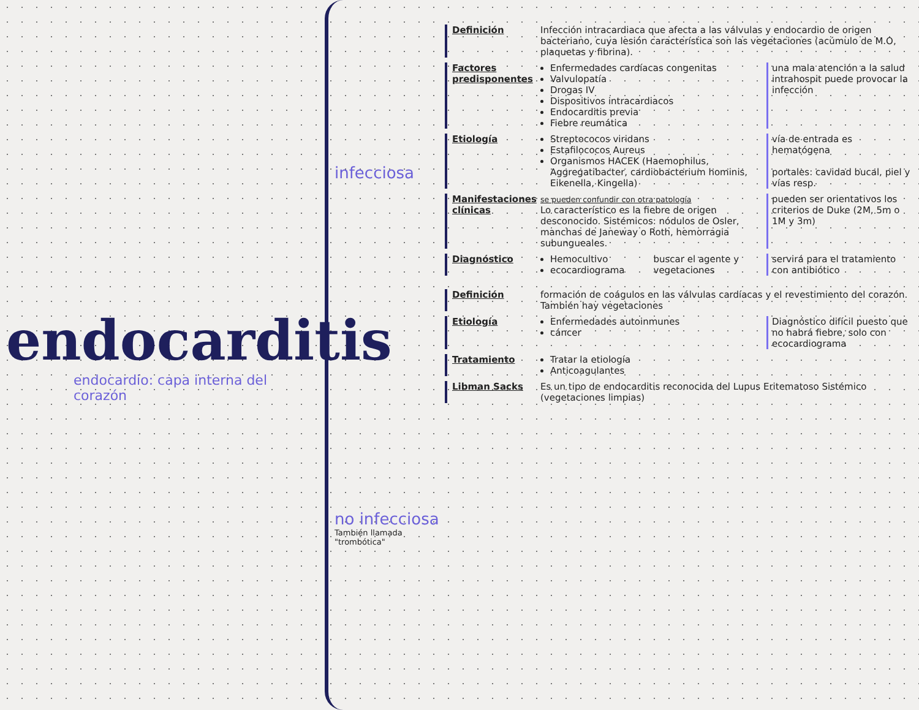endocarditis
endocardio: capa interna del corazón
infecciosa
no infecciosa
También llamada "trombótica"
Definición Infección intracardiaca que afecta a las válvulas y endocardio de origen bacteriano, cuya lesión característica son las vegetaciones (acúmulo de M.O, plaquetas y fibrina).
Factores predisponentes
Enfermedades cardíacas congenitas
Valvulopatía
Drogas IV
Dispositivos intracardiacos
Endocarditis previa
Fiebre reumática
una mala atención a la salud intrahospit puede provocar la infección
Etiología Streptococos viridans
Estafilococos Aureus
Organismos HACEK (Haemophilus, Aggregatibacter, cardiobacterium hominis, Eikenella, Kingella)
vía de entrada es hematógena
portales: cavidad bucal, piel y vías resp.
Manifestaciones clínicas
se pueden confundir con otra patología
Lo característico es la fiebre de origen desconocido. Sistémicos: nódulos de Osler, manchas de Janeway o Roth, hemorragia subungueales.
pueden ser orientativos los criterios de Duke (2M, 5m o 1M y 3m)
Diagnóstico Hemocultivo
ecocardiograma
buscar el agente y vegetaciones
servirá para el tratamiento con antibiótico
Definición formación de coágulos en las válvulas cardíacas y el revestimiento del corazón. También hay vegetaciones
Etiología Enfermedades autoinmunes
cáncer
Diagnóstico difícil puesto que no habrá fiebre, solo con ecocardiograma
Tratamiento Tratar la etiología
Anticoagulantes
Libman Sacks Es un tipo de endocarditis reconocida del Lupus Eritematoso Sistémico (vegetaciones limpias)